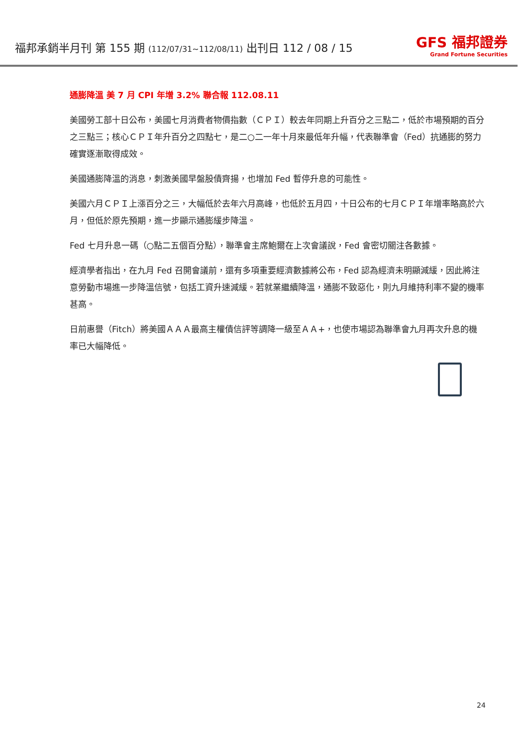福邦承銷半月刊 第 155 期 (112/07/31~112/08/11) 出刊日 112 / 08 / 15
GFS 福邦證券
Grand Fortune Securities
通膨降溫 美 7 月 CPI 年增 3.2% 聯合報 112.08.11
美國勞工部十日公布，美國七月消費者物價指數（ＣＰＩ）較去年同期上升百分之三點二，低於市場預期的百分之三點三；核心ＣＰＩ年升百分之四點七，是二○二一年十月來最低年升幅，代表聯準會（Fed）抗通膨的努力確實逐漸取得成效。
美國通膨降溫的消息，刺激美國早盤股債齊揚，也增加 Fed 暫停升息的可能性。
美國六月ＣＰＩ上漲百分之三，大幅低於去年六月高峰，也低於五月四，十日公布的七月ＣＰＩ年增率略高於六月，但低於原先預期，進一步顯示通膨緩步降溫。
Fed 七月升息一碼（○點二五個百分點），聯準會主席鮑爾在上次會議說，Fed 會密切關注各數據。
經濟學者指出，在九月 Fed 召開會議前，還有多項重要經濟數據將公布，Fed 認為經濟未明顯減緩，因此將注意勞動市場進一步降溫信號，包括工資升速減緩。若就業繼續降溫，通膨不致惡化，則九月維持利率不變的機率甚高。
日前惠譽（Fitch）將美國ＡＡＡ最高主權債信評等調降一級至ＡＡ+，也使市場認為聯準會九月再次升息的機率已大幅降低。
24